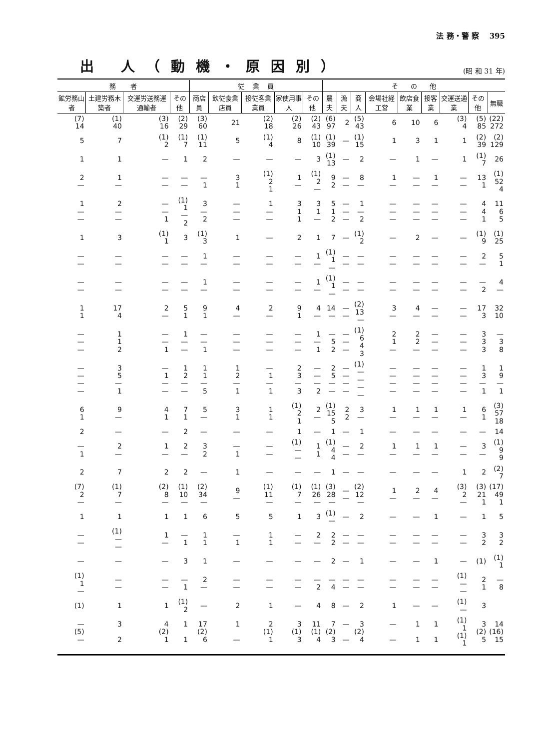法 務・警 察 395
出 人（動機・原因別）
(昭 和 31 年)
| 務 者 | | | | 従 業 員 | | | | | そ の 他 | | | | | | | | |
| --- | --- | --- | --- | --- | --- | --- | --- | --- | --- | --- | --- | --- | --- | --- | --- | --- | --- |
| 鉱労務山者 | 土建労務木築者 | 交運労送務運通輸者 | その他 | 商店員 | 飲従食業店員 | 接従客業業員 | 家使用事人 | その他 | 農夫 | 漁夫 | 商人 | 会場社経工営 | 飲店食業 | 接客業 | 交運送通業 | その他 | 無職 |
| (7) 14 | (1) 40 | (3) 16 | (2) 29 | (3) 60 | 21 | (2) 18 | (2) 26 | (2) 43 | (6) 97 | 2 | (5) 43 | 6 | 10 | 6 | (3) 4 | (5) 85 | (22) 272 |
| 5 | 7 | (1) 2 | (1) 7 | (1) 11 | 5 | (1) 4 | 8 | (1) 10 | (1) 39 | — | (1) 15 | 1 | 3 | 1 | 1 | (2) 39 | (2) 129 |
| 1 | 1 | — | 1 | 2 | — | — | — | 3 | (1) 13 | — | 2 | — | 1 | — | 1 | (1) 7 | 26 |
| 2 — | 1 — | — — | — — | — 1 | 3 1 | (1) 2 1 | 1 — | (1) 2 — | 9 2 | — — | 8 — | 1 — | — — | 1 — | — — | 13 1 | (1) 52 4 |
| 1 — — | 2 — — | — — 1 | (1) 1 — 2 | 3 — 2 | — — — | 1 — — | 3 1 1 | 3 1 — | 5 1 2 | — — — | 1 — 2 | — — — | — — — | — — — | — — — | 4 4 1 | 11 6 5 |
| 1 | 3 | (1) 1 | 3 | (1) 3 | 1 | — | 2 | 1 | 7 | — | (1) 2 | — | 2 | — | — | (1) 9 | (1) 25 |
| — — | — — | — — | — — | 1 — | — — | — — | — — | 1 — | (1) 1 — | — — | — — | — — | — — | — — | — — | 2 — | 5 1 |
| — — | — — | — — | — — | 1 — | — — | — — | — — | 1 — | (1) 1 — | — — | — — | — — | — — | — — | — — | — 2 | 4 — |
| 1 1 | 17 4 | 2 — | 5 1 | 9 1 | 4 — | 2 — | 9 1 | 4 — | 14 — | — — | (2) 13 — | 3 — | 4 — | — — | — — | 17 3 | 32 10 |
| — — — | 1 1 2 | — — 1 | 1 — — | — — 1 | — — — | — — — | — — — | 1 — 1 | — 5 2 | — — — | (1) 6 4 3 | 2 1 — | 2 2 — | — — — | — — — | 3 3 3 | — 3 8 |
| — — — — | 3 5 — 1 | — 1 — — | 1 2 — — | 1 1 — 5 | 1 2 — 1 | — 1 — 1 | 2 3 — 3 | — — — 2 | 2 5 — — | — — — — | (1) — — — — | — — — — | — — — — | — — — — | — — — — | 1 3 — 1 | 1 9 — 1 |
| 6 1 | 9 — | 4 1 | 7 1 | 5 — | 3 1 | 1 1 | (1) 2 1 | 2 — | (1) 15 5 | 2 2 | 3 — | 1 — | 1 — | 1 — | 1 — | 6 1 | (3) 57 18 |
| 2 | — | — | 2 | — | — | — | 1 | — | 1 | — | 1 | — | — | — | — | — | 14 |
| — 1 | 2 — | 1 — | 2 — | 3 2 | — 1 | — — | (1) — — | 1 1 | (1) 4 4 | — — | 2 — | 1 — | 1 — | 1 — | — — | 3 — | (1) 9 9 |
| 2 | 7 | 2 | 2 | — | 1 | — | — | — | 1 | — | — | — | — | — | 1 | 2 | (2) 7 |
| (7) 2 — | (1) 7 — | (2) 8 — | (1) 10 — | (2) 34 — | 9 — | (1) 11 — | (1) 7 — | (1) 26 — | (3) 28 — | — — | (2) 12 — | 1 — | 2 — | 4 — | (3) 2 — | (3) 21 1 | (17) 49 1 |
| 1 | 1 | 1 | 1 | 6 | 5 | 5 | 1 | 3 | (1) — | — | 2 | — | — | 1 | — | 1 | 5 |
| — — | (1) — — | 1 — | — 1 | 1 1 | — 1 | 1 1 | — — | 2 — | 2 2 | — — | — — | — — | — — | — — | — — | 3 2 | 3 2 |
| — | — | — | 3 | 1 | — | — | — | — | 2 | — | 1 | — | — | 1 | — | (1) | (1) 1 |
| (1) 1 — | — — | — — | — 1 | 2 — | — — | — — | — — | — 2 | — 4 | — — | — — | — — | — — | — — | (1) — — | 2 1 | — 8 |
| (1) | 1 | 1 | (1) 2 | — | 2 | 1 | — | 4 | 8 | — | 2 | 1 | — | — | (1) — | 3 | |
| — (5) — | 3 2 | 4 (2) 1 | 1 1 | 17 (2) 6 | 1 — | 2 (1) 1 | 3 (1) 3 | 11 (1) 4 | 7 (2) 3 | — — | 3 (2) 4 | — — | 1 1 | 1 1 | (1) 1 (1) 1 | 3 (2) 5 | 14 (16) 15 |